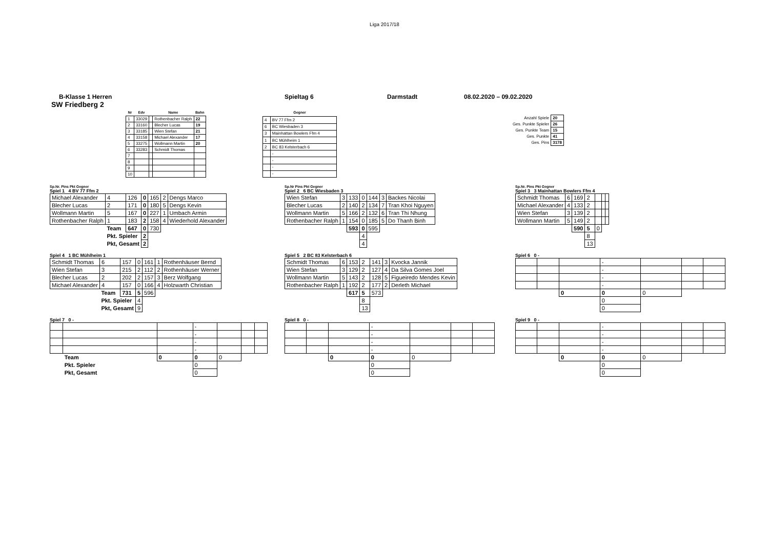Liga 2017/18
B-Klasse 1 Herren Spieltag 6 Darmstadt 08.02.2020 – 09.02.2020
SW Friedberg 2
| Nr | Edv | | Name | Bahn |
| --- | --- | --- | --- | --- |
| 1 | 33029 | | Rothenbacher Ralph | 22 |
| 2 | 33160 | | Blecher Lucas | 19 |
| 3 | 33185 | | Wien Stefan | 21 |
| 4 | 33158 | | Michael Alexander | 17 |
| 5 | 33275 | | Wollmann Martin | 20 |
| 6 | 33283 | | Schmidt Thomas | |
| 7 | | | | |
| 8 | | | | |
| 9 | | | | |
| 10 | | | | |
| Gegner | |
| --- | --- |
| 4 | BV 77 Ffm 2 |
| 6 | BC Wiesbaden 3 |
| 3 | Mainhattan Bowlers Ffm 4 |
| 1 | BC Mühlheim 1 |
| 2 | BC 83 Kelsterbach 6 |
| | - |
| | - |
| | - |
| | - |
| Anzahl Spiele | 20 |
| Ges. Punkte Spieler | 26 |
| Ges. Punkte Team | 15 |
| Ges. Punkte | 41 |
| Ges. Pins | 3178 |
Sp.Nr. Pins Pkt Gegner
Spiel 1 4 BV 77 Ffm 2
| Michael Alexander | 4 | 126 | 0 | 165 | 2 | Dengs Marco |
| Blecher Lucas | 2 | 171 | 0 | 180 | 5 | Dengs Kevin |
| Wollmann Martin | 5 | 167 | 0 | 227 | 1 | Umbach Armin |
| Rothenbacher Ralph | 1 | 183 | 2 | 158 | 4 | Wiederhold Alexander |
| | Team | 647 | 0 | 730 | | |
| | Pkt. Spieler | | 2 | | | |
| | Pkt, Gesamt | | 2 | | | |
Sp.Nr Pins Pkt Gegner
Spiel 2 6 BC Wiesbaden 3
| Wien Stefan | 3 | 133 | 0 | 144 | 3 | Backes Nicolai |
| Blecher Lucas | 2 | 140 | 2 | 134 | 7 | Tran Khoi Nguyen |
| Wollmann Martin | 5 | 166 | 2 | 132 | 6 | Tran Thi Nhung |
| Rothenbacher Ralph | 1 | 154 | 0 | 185 | 5 | Do Thanh Binh |
| | | 593 | 0 | 595 | | |
| | | | 4 | | | |
| | | | 4 | | | |
Sp.Nr. Pins Pkt Gegner
Spiel 3 3 Mainhattan Bowlers Ffm 4
| Schmidt Thomas | 6 | 169 | 2 | | | |
| Michael Alexander | 4 | 133 | 2 | | | |
| Wien Stefan | 3 | 139 | 2 | | | |
| Wollmann Martin | 5 | 149 | 2 | | | |
| | | 590 | 5 | 0 | | |
| | | | 8 | | | |
| | | | 13 | | | |
Spiel 4 1 BC Mühlheim 1
| Schmidt Thomas | 6 | 157 | 0 | 161 | 1 | Rothenhäuser Bernd |
| Wien Stefan | 3 | 215 | 2 | 112 | 2 | Rothenhäuser Werner |
| Blecher Lucas | 2 | 202 | 2 | 157 | 3 | Berz Wolfgang |
| Michael Alexander | 4 | 157 | 0 | 166 | 4 | Holzwarth Christian |
| | Team | 731 | 5 | 596 | | |
| | Pkt. Spieler | | 4 | | | |
| | Pkt, Gesamt | | 9 | | | |
Spiel 5 2 BC 83 Kelsterbach 6
| Schmidt Thomas | 6 | 153 | 2 | 141 | 3 | Kvocka Jannik |
| Wien Stefan | 3 | 129 | 2 | 127 | 4 | Da Silva Gomes Joel |
| Wollmann Martin | 5 | 143 | 2 | 128 | 5 | Figueiredo Mendes Kevin |
| Rothenbacher Ralph | 1 | 192 | 2 | 177 | 2 | Derleth Michael |
| | | 617 | 5 | 573 | | |
| | | | 8 | | | |
| | | | 13 | | | |
Spiel 6 0 -
| | | | - | | | |
| | | | - | | | |
| | | | - | | | |
| | | | - | | | |
| | | 0 | 0 | 0 | | |
| | | | 0 | | | |
| | | | 0 | | | |
Spiel 7 0 -
| | | | - | | | |
| | | | - | | | |
| | | | - | | | |
| | | | - | | | |
| | Team | 0 | 0 | 0 | | |
| | Pkt. Spieler | | 0 | | | |
| | Pkt, Gesamt | | 0 | | | |
Spiel 8 0 -
| | | | - | | | |
| | | | - | | | |
| | | | - | | | |
| | | | - | | | |
| | | 0 | 0 | 0 | | |
| | | | 0 | | | |
| | | | 0 | | | |
Spiel 9 0 -
| | | | - | | | |
| | | | - | | | |
| | | | - | | | |
| | | | - | | | |
| | | 0 | 0 | 0 | | |
| | | | 0 | | | |
| | | | 0 | | | |